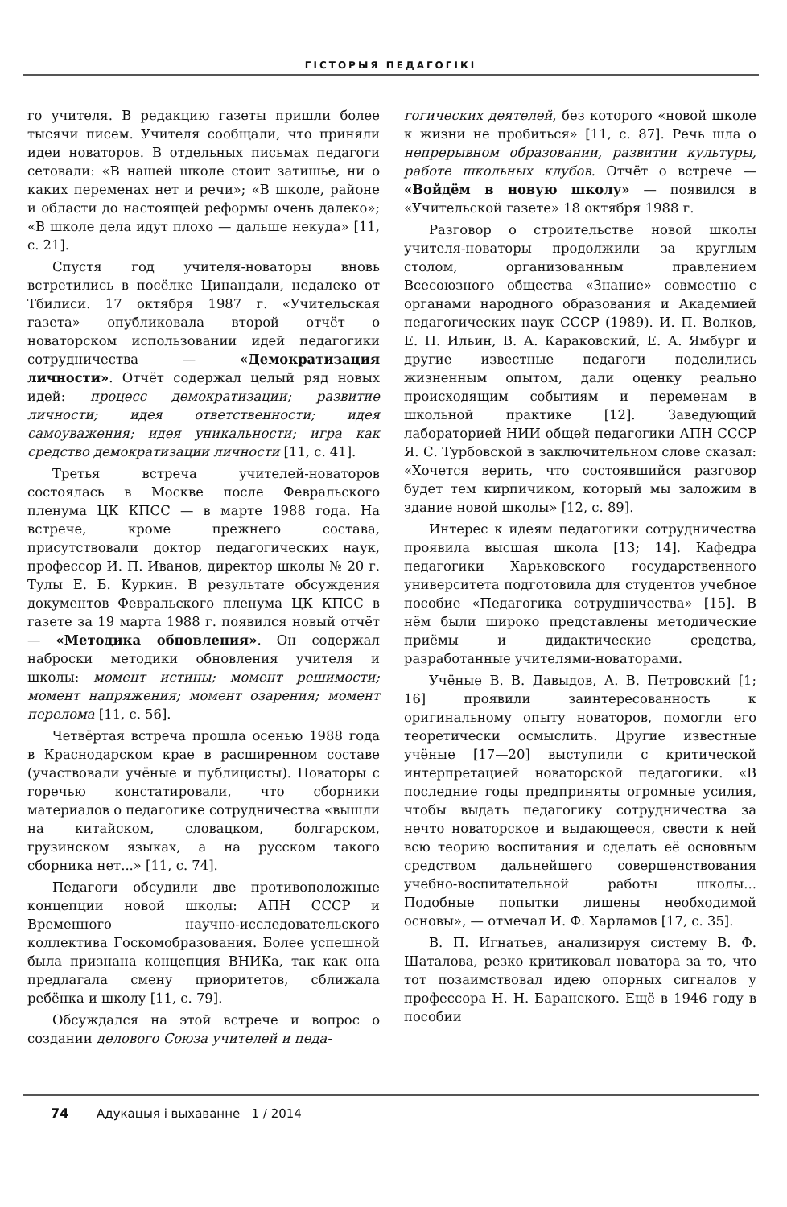ГІСТОРЫЯ ПЕДАГОГІКІ
го учителя. В редакцию газеты пришли более тысячи писем. Учителя сообщали, что приняли идеи новаторов. В отдельных письмах педагоги сетовали: «В нашей школе стоит затишье, ни о каких переменах нет и речи»; «В школе, районе и области до настоящей реформы очень далеко»; «В школе дела идут плохо — дальше некуда» [11, с. 21].
Спустя год учителя-новаторы вновь встретились в посёлке Цинандали, недалеко от Тбилиси. 17 октября 1987 г. «Учительская газета» опубликовала второй отчёт о новаторском использовании идей педагогики сотрудничества — «Демократизация личности». Отчёт содержал целый ряд новых идей: процесс демократизации; развитие личности; идея ответственности; идея самоуважения; идея уникальности; игра как средство демократизации личности [11, с. 41].
Третья встреча учителей-новаторов состоялась в Москве после Февральского пленума ЦК КПСС — в марте 1988 года. На встрече, кроме прежнего состава, присутствовали доктор педагогических наук, профессор И. П. Иванов, директор школы № 20 г. Тулы Е. Б. Куркин. В результате обсуждения документов Февральского пленума ЦК КПСС в газете за 19 марта 1988 г. появился новый отчёт — «Методика обновления». Он содержал наброски методики обновления учителя и школы: момент истины; момент решимости; момент напряжения; момент озарения; момент перелома [11, с. 56].
Четвёртая встреча прошла осенью 1988 года в Краснодарском крае в расширенном составе (участвовали учёные и публицисты). Новаторы с горечью констатировали, что сборники материалов о педагогике сотрудничества «вышли на китайском, словацком, болгарском, грузинском языках, а на русском такого сборника нет...» [11, с. 74].
Педагоги обсудили две противоположные концепции новой школы: АПН СССР и Временного научно-исследовательского коллектива Госкомобразования. Более успешной была признана концепция ВНИКа, так как она предлагала смену приоритетов, сближала ребёнка и школу [11, с. 79].
Обсуждался на этой встрече и вопрос о создании делового Союза учителей и педа-
гогических деятелей, без которого «новой школе к жизни не пробиться» [11, с. 87]. Речь шла о непрерывном образовании, развитии культуры, работе школьных клубов. Отчёт о встрече — «Войдём в новую школу» — появился в «Учительской газете» 18 октября 1988 г.
Разговор о строительстве новой школы учителя-новаторы продолжили за круглым столом, организованным правлением Всесоюзного общества «Знание» совместно с органами народного образования и Академией педагогических наук СССР (1989). И. П. Волков, Е. Н. Ильин, В. А. Караковский, Е. А. Ямбург и другие известные педагоги поделились жизненным опытом, дали оценку реально происходящим событиям и переменам в школьной практике [12]. Заведующий лабораторией НИИ общей педагогики АПН СССР Я. С. Турбовской в заключительном слове сказал: «Хочется верить, что состоявшийся разговор будет тем кирпичиком, который мы заложим в здание новой школы» [12, с. 89].
Интерес к идеям педагогики сотрудничества проявила высшая школа [13; 14]. Кафедра педагогики Харьковского государственного университета подготовила для студентов учебное пособие «Педагогика сотрудничества» [15]. В нём были широко представлены методические приёмы и дидактические средства, разработанные учителями-новаторами.
Учёные В. В. Давыдов, А. В. Петровский [1; 16] проявили заинтересованность к оригинальному опыту новаторов, помогли его теоретически осмыслить. Другие известные учёные [17—20] выступили с критической интерпретацией новаторской педагогики. «В последние годы предприняты огромные усилия, чтобы выдать педагогику сотрудничества за нечто новаторское и выдающееся, свести к ней всю теорию воспитания и сделать её основным средством дальнейшего совершенствования учебно-воспитательной работы школы... Подобные попытки лишены необходимой основы», — отмечал И. Ф. Харламов [17, с. 35].
В. П. Игнатьев, анализируя систему В. Ф. Шаталова, резко критиковал новатора за то, что тот позаимствовал идею опорных сигналов у профессора Н. Н. Баранского. Ещё в 1946 году в пособии
74 Адукацыя і выхаванне 1 / 2014